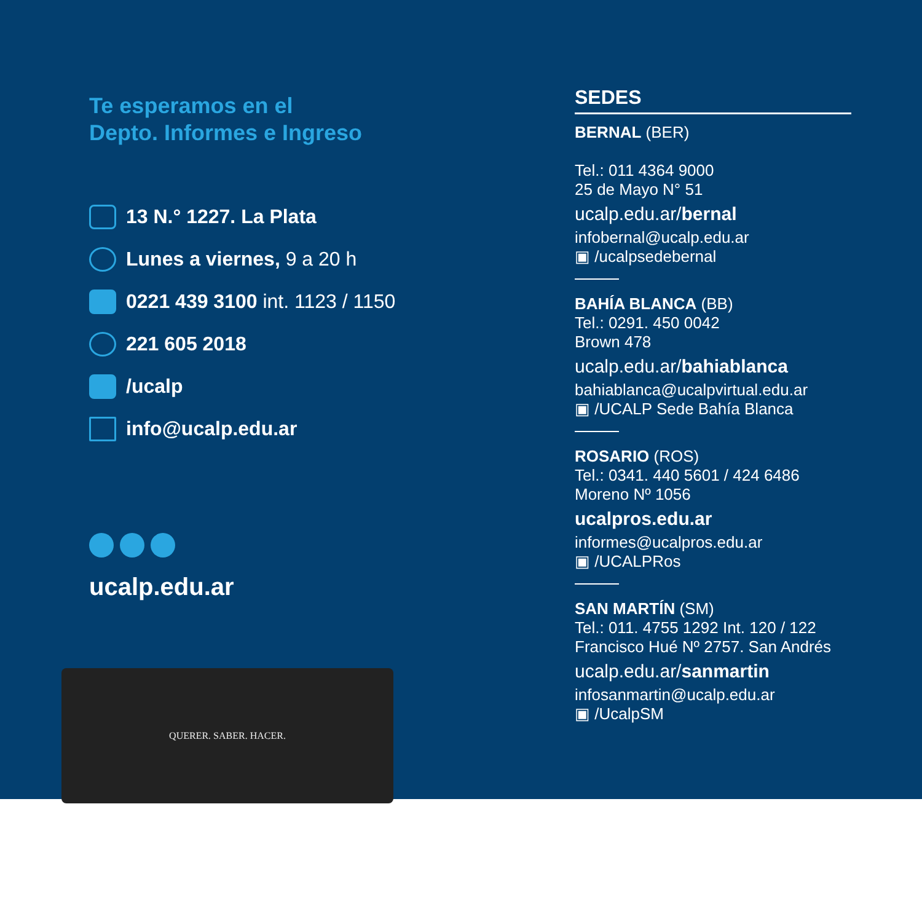Te esperamos en el
Depto. Informes e Ingreso
13 N.° 1227. La Plata
Lunes a viernes, 9 a 20 h
0221 439 3100 int. 1123 / 1150
221 605 2018
/ucalp
info@ucalp.edu.ar
ucalp.edu.ar
QUERER. SABER. HACER.
SEDES
BERNAL (BER)
Tel.: 011 4364 9000
25 de Mayo N° 51
ucalp.edu.ar/bernal
infobernal@ucalp.edu.ar
▣ /ucalpsedebernal
BAHÍA BLANCA (BB)
Tel.: 0291. 450 0042
Brown 478
ucalp.edu.ar/bahiablanca
bahiablanca@ucalpvirtual.edu.ar
▣ /UCALP Sede Bahía Blanca
ROSARIO (ROS)
Tel.: 0341. 440 5601 / 424 6486
Moreno Nº 1056
ucalpros.edu.ar
informes@ucalpros.edu.ar
▣ /UCALPRos
SAN MARTÍN (SM)
Tel.: 011. 4755 1292 Int. 120 / 122
Francisco Hué Nº 2757. San Andrés
ucalp.edu.ar/sanmartin
infosanmartin@ucalp.edu.ar
▣ /UcalpSM